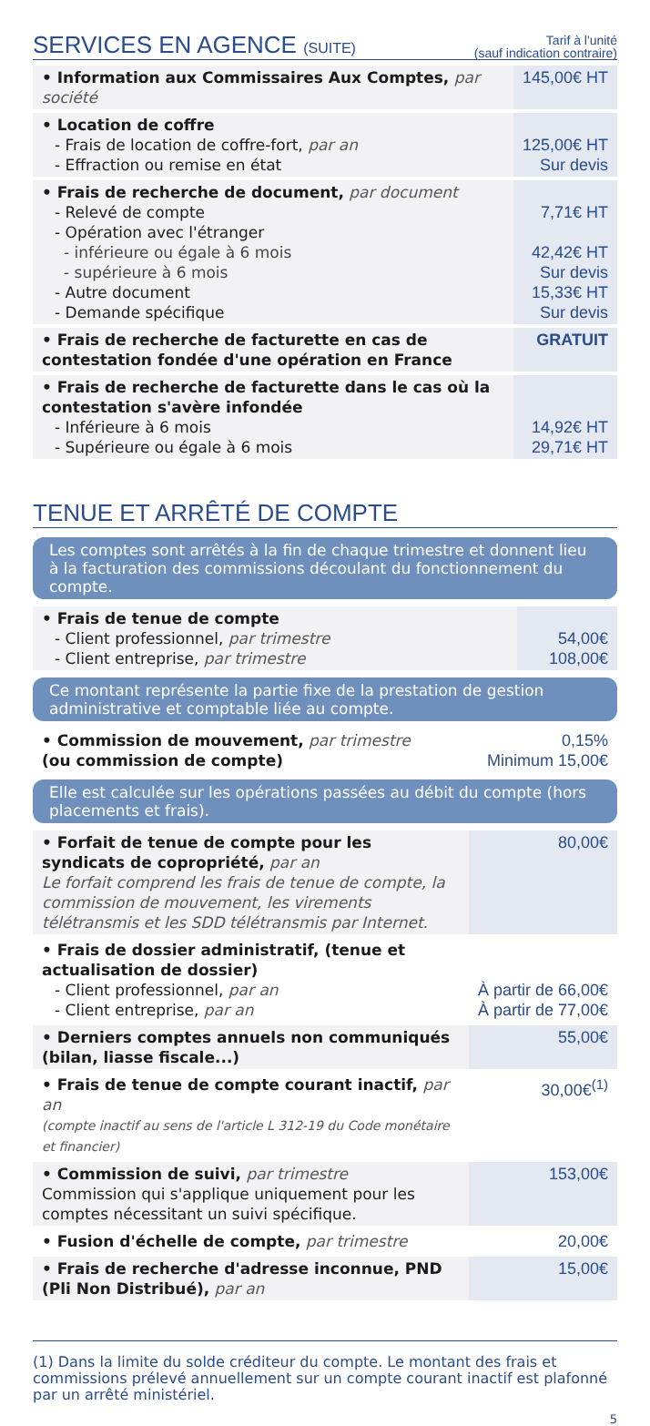SERVICES EN AGENCE (SUITE)
Tarif à l'unité
(sauf indication contraire)
| • Information aux Commissaires Aux Comptes, par société | 145,00€ HT |
| • Location de coffre - Frais de location de coffre-fort, par an - Effraction ou remise en état | 125,00€ HT Sur devis |
| • Frais de recherche de document, par document - Relevé de compte - Opération avec l'étranger - inférieure ou égale à 6 mois - supérieure à 6 mois - Autre document - Demande spécifique | 7,71€ HT 42,42€ HT Sur devis 15,33€ HT Sur devis |
| • Frais de recherche de facturette en cas de contestation fondée d'une opération en France | GRATUIT |
| • Frais de recherche de facturette dans le cas où la contestation s'avère infondée - Inférieure à 6 mois - Supérieure ou égale à 6 mois | 14,92€ HT 29,71€ HT |
TENUE ET ARRÊTÉ DE COMPTE
Les comptes sont arrêtés à la fin de chaque trimestre et donnent lieu à la facturation des commissions découlant du fonctionnement du compte.
| • Frais de tenue de compte - Client professionnel, par trimestre - Client entreprise, par trimestre | 54,00€ 108,00€ |
Ce montant représente la partie fixe de la prestation de gestion administrative et comptable liée au compte.
| • Commission de mouvement, par trimestre (ou commission de compte) | 0,15% Minimum 15,00€ |
Elle est calculée sur les opérations passées au débit du compte (hors placements et frais).
| • Forfait de tenue de compte pour les syndicats de copropriété, par an Le forfait comprend les frais de tenue de compte, la commission de mouvement, les virements télétransmis et les SDD télétransmis par Internet. | 80,00€ |
| • Frais de dossier administratif, (tenue et actualisation de dossier) - Client professionnel, par an - Client entreprise, par an | À partir de 66,00€ À partir de 77,00€ |
| • Derniers comptes annuels non communiqués (bilan, liasse fiscale...) | 55,00€ |
| • Frais de tenue de compte courant inactif, par an (compte inactif au sens de l'article L 312-19 du Code monétaire et financier) | 30,00€<sup>(1)</sup> |
| • Commission de suivi, par trimestre Commission qui s'applique uniquement pour les comptes nécessitant un suivi spécifique. | 153,00€ |
| • Fusion d'échelle de compte, par trimestre | 20,00€ |
| • Frais de recherche d'adresse inconnue, PND (Pli Non Distribué), par an | 15,00€ |
(1) Dans la limite du solde créditeur du compte. Le montant des frais et commissions prélevé annuellement sur un compte courant inactif est plafonné par un arrêté ministériel.
5